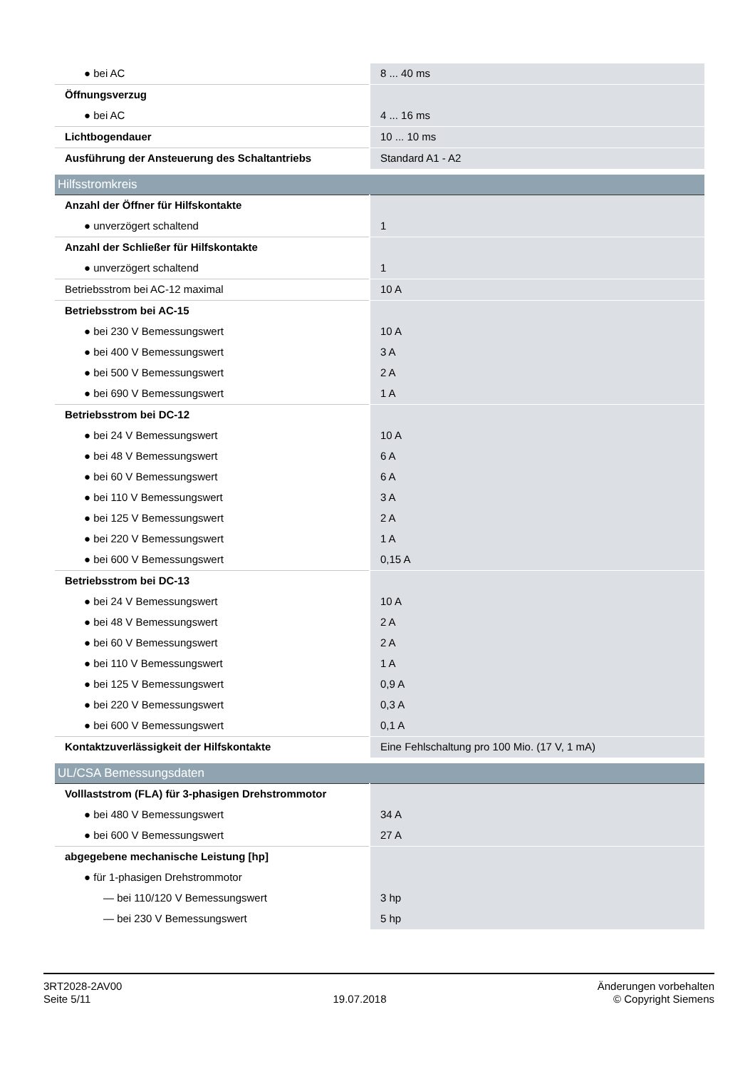| ● bei AC | 8 ... 40 ms |
| Öffnungsverzug | |
| ● bei AC | 4 ... 16 ms |
| Lichtbogendauer | 10 ... 10 ms |
| Ausführung der Ansteuerung des Schaltantriebs | Standard A1 - A2 |
| Hilfsstromkreis | |
| Anzahl der Öffner für Hilfskontakte | |
| ● unverzögert schaltend | 1 |
| Anzahl der Schließer für Hilfskontakte | |
| ● unverzögert schaltend | 1 |
| Betriebsstrom bei AC-12 maximal | 10 A |
| Betriebsstrom bei AC-15 | |
| ● bei 230 V Bemessungswert | 10 A |
| ● bei 400 V Bemessungswert | 3 A |
| ● bei 500 V Bemessungswert | 2 A |
| ● bei 690 V Bemessungswert | 1 A |
| Betriebsstrom bei DC-12 | |
| ● bei 24 V Bemessungswert | 10 A |
| ● bei 48 V Bemessungswert | 6 A |
| ● bei 60 V Bemessungswert | 6 A |
| ● bei 110 V Bemessungswert | 3 A |
| ● bei 125 V Bemessungswert | 2 A |
| ● bei 220 V Bemessungswert | 1 A |
| ● bei 600 V Bemessungswert | 0,15 A |
| Betriebsstrom bei DC-13 | |
| ● bei 24 V Bemessungswert | 10 A |
| ● bei 48 V Bemessungswert | 2 A |
| ● bei 60 V Bemessungswert | 2 A |
| ● bei 110 V Bemessungswert | 1 A |
| ● bei 125 V Bemessungswert | 0,9 A |
| ● bei 220 V Bemessungswert | 0,3 A |
| ● bei 600 V Bemessungswert | 0,1 A |
| Kontaktzuverlässigkeit der Hilfskontakte | Eine Fehlschaltung pro 100 Mio. (17 V, 1 mA) |
| UL/CSA Bemessungsdaten | |
| Volllaststrom (FLA) für 3-phasigen Drehstrommotor | |
| ● bei 480 V Bemessungswert | 34 A |
| ● bei 600 V Bemessungswert | 27 A |
| abgegebene mechanische Leistung [hp] | |
| ● für 1-phasigen Drehstrommotor | |
| — bei 110/120 V Bemessungswert | 3 hp |
| — bei 230 V Bemessungswert | 5 hp |
3RT2028-2AV00
Seite 5/11
19.07.2018
Änderungen vorbehalten
© Copyright Siemens